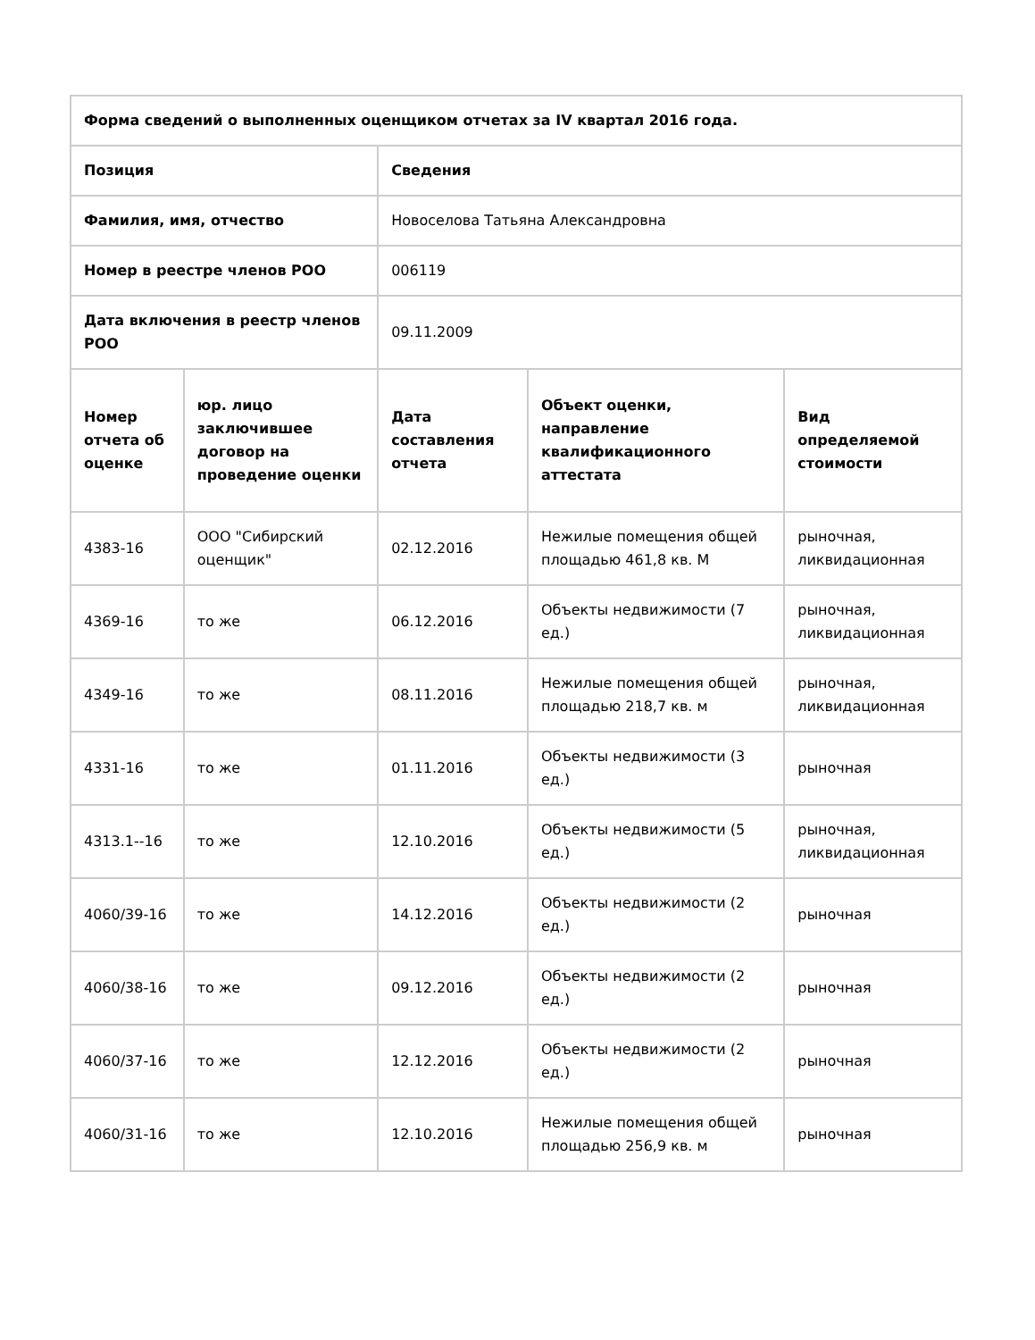| Форма сведений о выполненных оценщиком отчетах за IV квартал 2016 года. | | | | |
| --- | --- | --- | --- | --- |
| Позиция | | Сведения | | |
| Фамилия, имя, отчество | | Новоселова Татьяна Александровна | | |
| Номер в реестре членов РОО | | 006119 | | |
| Дата включения в реестр членов РОО | | 09.11.2009 | | |
| Номер отчета об оценке | юр. лицо заключившее договор на проведение оценки | Дата составления отчета | Объект оценки, направление квалификационного аттестата | Вид определяемой стоимости |
| 4383-16 | ООО "Сибирский оценщик" | 02.12.2016 | Нежилые помещения общей площадью 461,8 кв. М | рыночная, ликвидационная |
| 4369-16 | то же | 06.12.2016 | Объекты недвижимости (7 ед.) | рыночная, ликвидационная |
| 4349-16 | то же | 08.11.2016 | Нежилые помещения общей площадью 218,7 кв. м | рыночная, ликвидационная |
| 4331-16 | то же | 01.11.2016 | Объекты недвижимости (3 ед.) | рыночная |
| 4313.1--16 | то же | 12.10.2016 | Объекты недвижимости (5 ед.) | рыночная, ликвидационная |
| 4060/39-16 | то же | 14.12.2016 | Объекты недвижимости (2 ед.) | рыночная |
| 4060/38-16 | то же | 09.12.2016 | Объекты недвижимости (2 ед.) | рыночная |
| 4060/37-16 | то же | 12.12.2016 | Объекты недвижимости (2 ед.) | рыночная |
| 4060/31-16 | то же | 12.10.2016 | Нежилые помещения общей площадью 256,9 кв. м | рыночная |